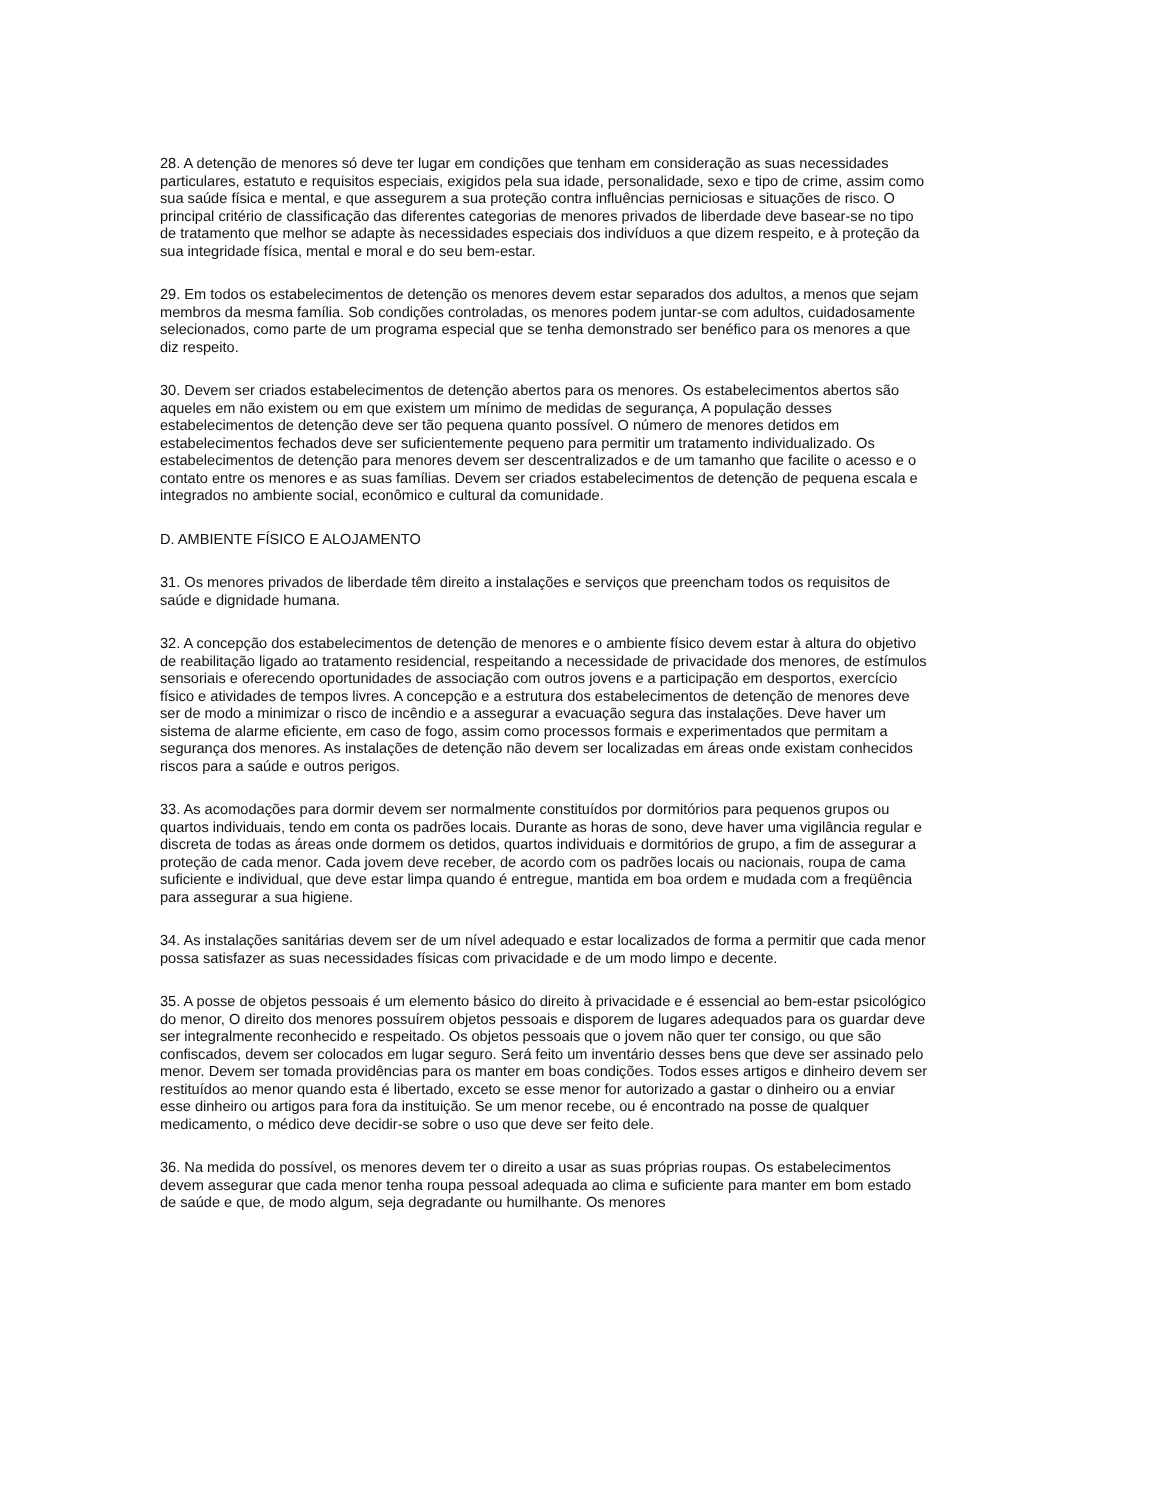28. A detenção de menores só deve ter lugar em condições que tenham em consideração as suas necessidades particulares, estatuto e requisitos especiais, exigidos pela sua idade, personalidade, sexo e tipo de crime, assim como sua saúde física e mental, e que assegurem a sua proteção contra influências perniciosas e situações de risco. O principal critério de classificação das diferentes categorias de menores privados de liberdade deve basear-se no tipo de tratamento que melhor se adapte às necessidades especiais dos indivíduos a que dizem respeito, e à proteção da sua integridade física, mental e moral e do seu bem-estar.
29. Em todos os estabelecimentos de detenção os menores devem estar separados dos adultos, a menos que sejam membros da mesma família. Sob condições controladas, os menores podem juntar-se com adultos, cuidadosamente selecionados, como parte de um programa especial que se tenha demonstrado ser benéfico para os menores a que diz respeito.
30. Devem ser criados estabelecimentos de detenção abertos para os menores. Os estabelecimentos abertos são aqueles em não existem ou em que existem um mínimo de medidas de segurança, A população desses estabelecimentos de detenção deve ser tão pequena quanto possível. O número de menores detidos em estabelecimentos fechados deve ser suficientemente pequeno para permitir um tratamento individualizado. Os estabelecimentos de detenção para menores devem ser descentralizados e de um tamanho que facilite o acesso e o contato entre os menores e as suas famílias. Devem ser criados estabelecimentos de detenção de pequena escala e integrados no ambiente social, econômico e cultural da comunidade.
D. AMBIENTE FÍSICO E ALOJAMENTO
31. Os menores privados de liberdade têm direito a instalações e serviços que preencham todos os requisitos de saúde e dignidade humana.
32. A concepção dos estabelecimentos de detenção de menores e o ambiente físico devem estar à altura do objetivo de reabilitação ligado ao tratamento residencial, respeitando a necessidade de privacidade dos menores, de estímulos sensoriais e oferecendo oportunidades de associação com outros jovens e a participação em desportos, exercício físico e atividades de tempos livres. A concepção e a estrutura dos estabelecimentos de detenção de menores deve ser de modo a minimizar o risco de incêndio e a assegurar a evacuação segura das instalações. Deve haver um sistema de alarme eficiente, em caso de fogo, assim como processos formais e experimentados que permitam a segurança dos menores. As instalações de detenção não devem ser localizadas em áreas onde existam conhecidos riscos para a saúde e outros perigos.
33. As acomodações para dormir devem ser normalmente constituídos por dormitórios para pequenos grupos ou quartos individuais, tendo em conta os padrões locais. Durante as horas de sono, deve haver uma vigilância regular e discreta de todas as áreas onde dormem os detidos, quartos individuais e dormitórios de grupo, a fim de assegurar a proteção de cada menor. Cada jovem deve receber, de acordo com os padrões locais ou nacionais, roupa de cama suficiente e individual, que deve estar limpa quando é entregue, mantida em boa ordem e mudada com a freqüência para assegurar a sua higiene.
34. As instalações sanitárias devem ser de um nível adequado e estar localizados de forma a permitir que cada menor possa satisfazer as suas necessidades físicas com privacidade e de um modo limpo e decente.
35. A posse de objetos pessoais é um elemento básico do direito à privacidade e é essencial ao bem-estar psicológico do menor, O direito dos menores possuírem objetos pessoais e disporem de lugares adequados para os guardar deve ser integralmente reconhecido e respeitado. Os objetos pessoais que o jovem não quer ter consigo, ou que são confiscados, devem ser colocados em lugar seguro. Será feito um inventário desses bens que deve ser assinado pelo menor. Devem ser tomada providências para os manter em boas condições. Todos esses artigos e dinheiro devem ser restituídos ao menor quando esta é libertado, exceto se esse menor for autorizado a gastar o dinheiro ou a enviar esse dinheiro ou artigos para fora da instituição. Se um menor recebe, ou é encontrado na posse de qualquer medicamento, o médico deve decidir-se sobre o uso que deve ser feito dele.
36. Na medida do possível, os menores devem ter o direito a usar as suas próprias roupas. Os estabelecimentos devem assegurar que cada menor tenha roupa pessoal adequada ao clima e suficiente para manter em bom estado de saúde e que, de modo algum, seja degradante ou humilhante. Os menores